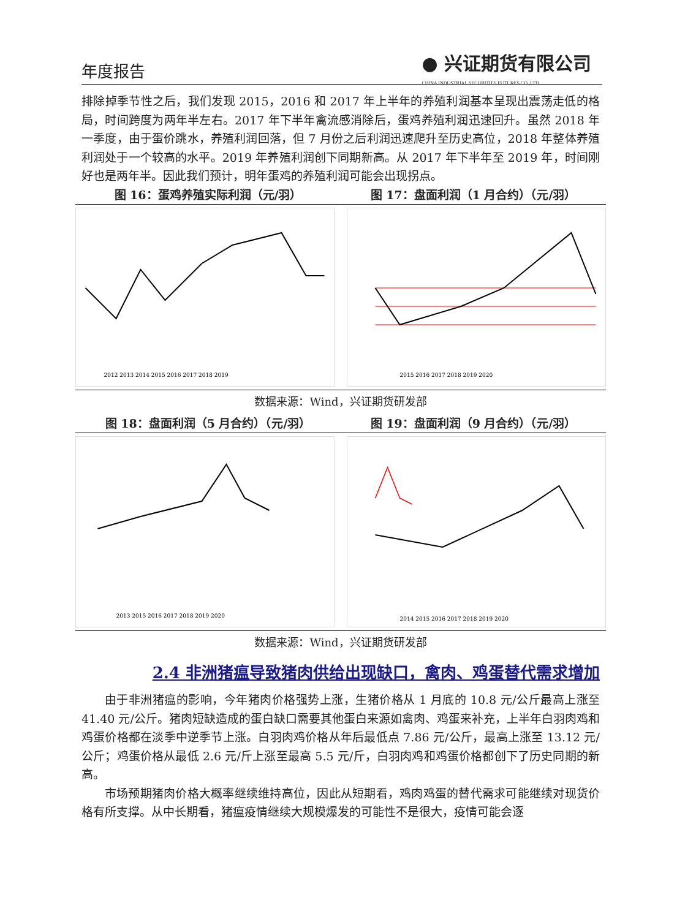年度报告
● 兴证期货有限公司
CHINA INDUSTRIAL SECURITIES FUTURES CO.,LTD.
排除掉季节性之后，我们发现 2015，2016 和 2017 年上半年的养殖利润基本呈现出震荡走低的格局，时间跨度为两年半左右。2017 年下半年禽流感消除后，蛋鸡养殖利润迅速回升。虽然 2018 年一季度，由于蛋价跳水，养殖利润回落，但 7 月份之后利润迅速爬升至历史高位，2018 年整体养殖利润处于一个较高的水平。2019 年养殖利润创下同期新高。从 2017 年下半年至 2019 年，时间刚好也是两年半。因此我们预计，明年蛋鸡的养殖利润可能会出现拐点。
图 16：蛋鸡养殖实际利润（元/羽） 图 17：盘面利润（1 月合约）（元/羽）
2012 2013 2014 2015 2016 2017 2018 2019
2015 2016 2017 2018 2019 2020
数据来源：Wind，兴证期货研发部
图 18：盘面利润（5 月合约）（元/羽）
图 19：盘面利润（9 月合约）（元/羽）
2013 2015 2016 2017 2018 2019 2020
2014 2015 2016 2017 2018 2019 2020
数据来源：Wind，兴证期货研发部
2.4 非洲猪瘟导致猪肉供给出现缺口，禽肉、鸡蛋替代需求增加
由于非洲猪瘟的影响，今年猪肉价格强势上涨，生猪价格从 1 月底的 10.8 元/公斤最高上涨至 41.40 元/公斤。猪肉短缺造成的蛋白缺口需要其他蛋白来源如禽肉、鸡蛋来补充，上半年白羽肉鸡和鸡蛋价格都在淡季中逆季节上涨。白羽肉鸡价格从年后最低点 7.86 元/公斤，最高上涨至 13.12 元/公斤；鸡蛋价格从最低 2.6 元/斤上涨至最高 5.5 元/斤，白羽肉鸡和鸡蛋价格都创下了历史同期的新高。
市场预期猪肉价格大概率继续维持高位，因此从短期看，鸡肉鸡蛋的替代需求可能继续对现货价格有所支撑。从中长期看，猪瘟疫情继续大规模爆发的可能性不是很大，疫情可能会逐